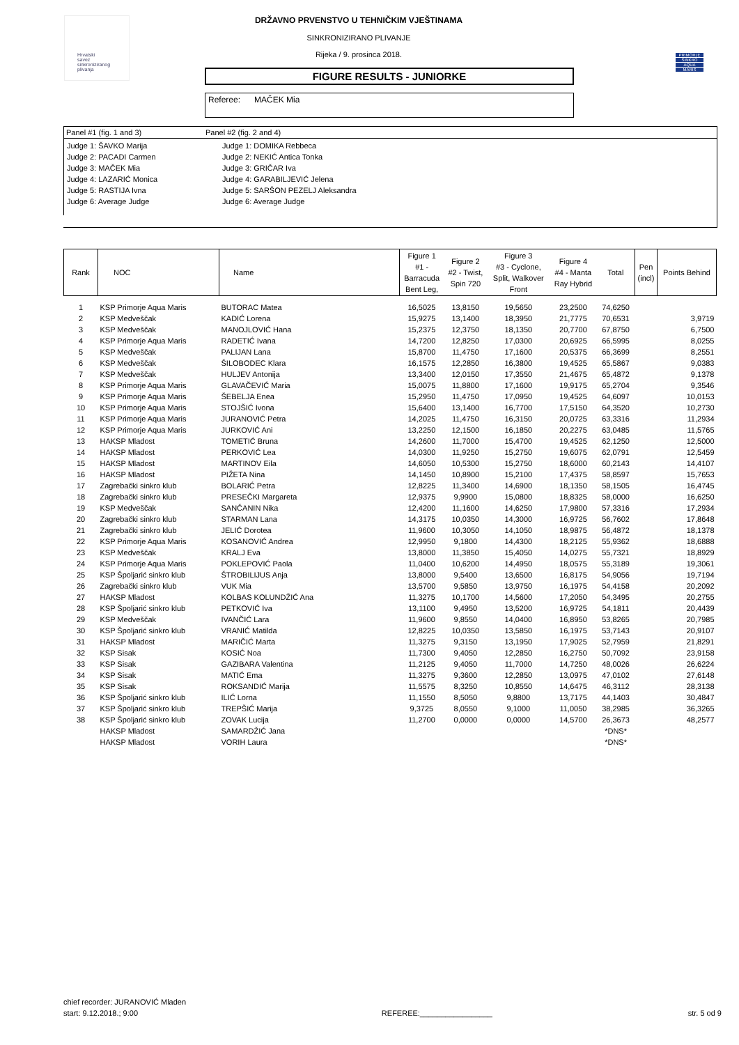Hrvatski
savez
sinkroniziranog
plivanja
DRŽAVNO PRVENSTVO U TEHNIČKIM VJEŠTINAMA
SINKRONIZIRANO PLIVANJE
Rijeka / 9. prosinca 2018.
PRIMORJE
SINKRO
AQUA
MARIS
FIGURE RESULTS - JUNIORKE
Referee: MAČEK Mia
Panel #1 (fig. 1 and 3) Panel #2 (fig. 2 and 4)
Judge 1: ŠAVKO Marija
Judge 2: PACADI Carmen
Judge 3: MAČEK Mia
Judge 4: LAZARIĆ Monica
Judge 5: RASTIJA Ivna
Judge 6: Average Judge
Judge 1: DOMIKA Rebbeca
Judge 2: NEKIĆ Antica Tonka
Judge 3: GRIČAR Iva
Judge 4: GARABILJEVIĆ Jelena
Judge 5: SARŠON PEZELJ Aleksandra
Judge 6: Average Judge
| Rank | NOC | Name | Figure 1 #1 - Barracuda Bent Leg, | Figure 2 #2 - Twist, Spin 720 | Figure 3 #3 - Cyclone, Split, Walkover Front | Figure 4 #4 - Manta Ray Hybrid | Total | Pen (incl) | Points Behind |
| --- | --- | --- | --- | --- | --- | --- | --- | --- | --- |
| 1 | KSP Primorje Aqua Maris | BUTORAC Matea | 16,5025 | 13,8150 | 19,5650 | 23,2500 | 74,6250 | | |
| 2 | KSP Medveščak | KADIĆ Lorena | 15,9275 | 13,1400 | 18,3950 | 21,7775 | 70,6531 | | 3,9719 |
| 3 | KSP Medveščak | MANOJLOVIĆ Hana | 15,2375 | 12,3750 | 18,1350 | 20,7700 | 67,8750 | | 6,7500 |
| 4 | KSP Primorje Aqua Maris | RADETIĆ Ivana | 14,7200 | 12,8250 | 17,0300 | 20,6925 | 66,5995 | | 8,0255 |
| 5 | KSP Medveščak | PALIJAN Lana | 15,8700 | 11,4750 | 17,1600 | 20,5375 | 66,3699 | | 8,2551 |
| 6 | KSP Medveščak | ŠILOBODEC Klara | 16,1575 | 12,2850 | 16,3800 | 19,4525 | 65,5867 | | 9,0383 |
| 7 | KSP Medveščak | HULJEV Antonija | 13,3400 | 12,0150 | 17,3550 | 21,4675 | 65,4872 | | 9,1378 |
| 8 | KSP Primorje Aqua Maris | GLAVAČEVIĆ Maria | 15,0075 | 11,8800 | 17,1600 | 19,9175 | 65,2704 | | 9,3546 |
| 9 | KSP Primorje Aqua Maris | ŠEBELJA Enea | 15,2950 | 11,4750 | 17,0950 | 19,4525 | 64,6097 | | 10,0153 |
| 10 | KSP Primorje Aqua Maris | STOJŠIĆ Ivona | 15,6400 | 13,1400 | 16,7700 | 17,5150 | 64,3520 | | 10,2730 |
| 11 | KSP Primorje Aqua Maris | JURANOVIĆ Petra | 14,2025 | 11,4750 | 16,3150 | 20,0725 | 63,3316 | | 11,2934 |
| 12 | KSP Primorje Aqua Maris | JURKOVIĆ Ani | 13,2250 | 12,1500 | 16,1850 | 20,2275 | 63,0485 | | 11,5765 |
| 13 | HAKSP Mladost | TOMETIĆ Bruna | 14,2600 | 11,7000 | 15,4700 | 19,4525 | 62,1250 | | 12,5000 |
| 14 | HAKSP Mladost | PERKOVIĆ Lea | 14,0300 | 11,9250 | 15,2750 | 19,6075 | 62,0791 | | 12,5459 |
| 15 | HAKSP Mladost | MARTINOV Eila | 14,6050 | 10,5300 | 15,2750 | 18,6000 | 60,2143 | | 14,4107 |
| 16 | HAKSP Mladost | PIŽETA Nina | 14,1450 | 10,8900 | 15,2100 | 17,4375 | 58,8597 | | 15,7653 |
| 17 | Zagrebački sinkro klub | BOLARIĆ Petra | 12,8225 | 11,3400 | 14,6900 | 18,1350 | 58,1505 | | 16,4745 |
| 18 | Zagrebački sinkro klub | PRESEČKI Margareta | 12,9375 | 9,9900 | 15,0800 | 18,8325 | 58,0000 | | 16,6250 |
| 19 | KSP Medveščak | SANČANIN Nika | 12,4200 | 11,1600 | 14,6250 | 17,9800 | 57,3316 | | 17,2934 |
| 20 | Zagrebački sinkro klub | STARMAN Lana | 14,3175 | 10,0350 | 14,3000 | 16,9725 | 56,7602 | | 17,8648 |
| 21 | Zagrebački sinkro klub | JELIĆ Dorotea | 11,9600 | 10,3050 | 14,1050 | 18,9875 | 56,4872 | | 18,1378 |
| 22 | KSP Primorje Aqua Maris | KOSANOVIĆ Andrea | 12,9950 | 9,1800 | 14,4300 | 18,2125 | 55,9362 | | 18,6888 |
| 23 | KSP Medveščak | KRALJ Eva | 13,8000 | 11,3850 | 15,4050 | 14,0275 | 55,7321 | | 18,8929 |
| 24 | KSP Primorje Aqua Maris | POKLEPOVIĆ Paola | 11,0400 | 10,6200 | 14,4950 | 18,0575 | 55,3189 | | 19,3061 |
| 25 | KSP Špoljarić sinkro klub | ŠTROBILIJUS Anja | 13,8000 | 9,5400 | 13,6500 | 16,8175 | 54,9056 | | 19,7194 |
| 26 | Zagrebački sinkro klub | VUK Mia | 13,5700 | 9,5850 | 13,9750 | 16,1975 | 54,4158 | | 20,2092 |
| 27 | HAKSP Mladost | KOLBAS KOLUNDŽIĆ Ana | 11,3275 | 10,1700 | 14,5600 | 17,2050 | 54,3495 | | 20,2755 |
| 28 | KSP Špoljarić sinkro klub | PETKOVIĆ Iva | 13,1100 | 9,4950 | 13,5200 | 16,9725 | 54,1811 | | 20,4439 |
| 29 | KSP Medveščak | IVANČIĆ Lara | 11,9600 | 9,8550 | 14,0400 | 16,8950 | 53,8265 | | 20,7985 |
| 30 | KSP Špoljarić sinkro klub | VRANIĆ Matilda | 12,8225 | 10,0350 | 13,5850 | 16,1975 | 53,7143 | | 20,9107 |
| 31 | HAKSP Mladost | MARIČIĆ Marta | 11,3275 | 9,3150 | 13,1950 | 17,9025 | 52,7959 | | 21,8291 |
| 32 | KSP Sisak | KOSIĆ Noa | 11,7300 | 9,4050 | 12,2850 | 16,2750 | 50,7092 | | 23,9158 |
| 33 | KSP Sisak | GAZIBARA Valentina | 11,2125 | 9,4050 | 11,7000 | 14,7250 | 48,0026 | | 26,6224 |
| 34 | KSP Sisak | MATIĆ Ema | 11,3275 | 9,3600 | 12,2850 | 13,0975 | 47,0102 | | 27,6148 |
| 35 | KSP Sisak | ROKSANDIĆ Marija | 11,5575 | 8,3250 | 10,8550 | 14,6475 | 46,3112 | | 28,3138 |
| 36 | KSP Špoljarić sinkro klub | ILIĆ Lorna | 11,1550 | 8,5050 | 9,8800 | 13,7175 | 44,1403 | | 30,4847 |
| 37 | KSP Špoljarić sinkro klub | TREPŠIĆ Marija | 9,3725 | 8,0550 | 9,1000 | 11,0050 | 38,2985 | | 36,3265 |
| 38 | KSP Špoljarić sinkro klub | ZOVAK Lucija | 11,2700 | 0,0000 | 0,0000 | 14,5700 | 26,3673 | | 48,2577 |
| | HAKSP Mladost | SAMARDŽIĆ Jana | | | | | *DNS* | | |
| | HAKSP Mladost | VORIH Laura | | | | | *DNS* | | |
chief recorder: JURANOVIĆ Mladen
start: 9.12.2018.; 9:00
REFEREE:_________________
str. 5 od 9